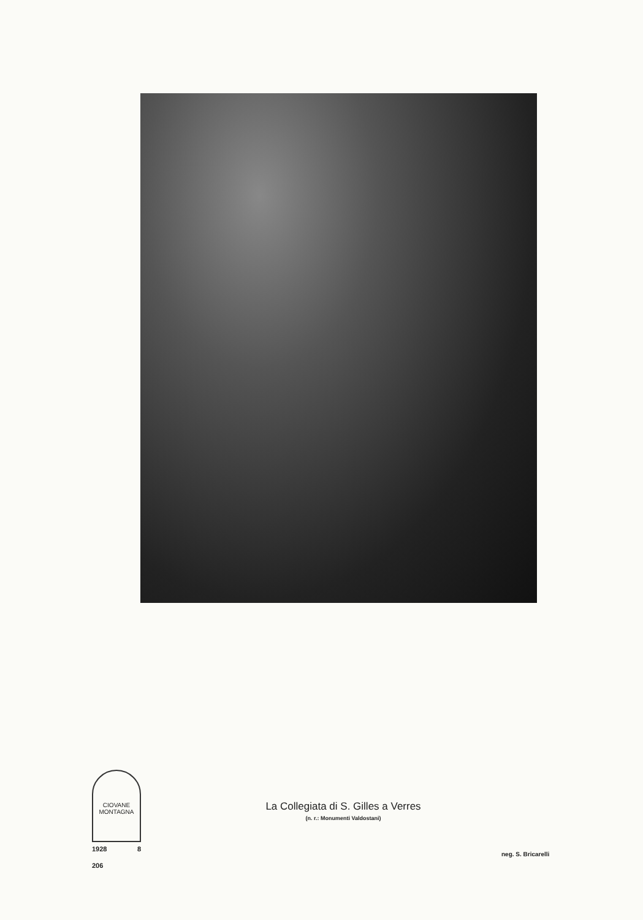CIOVANE
MONTAGNA
1928 8
206
La Collegiata di S. Gilles a Verres
(n. r.: Monumenti Valdostani)
neg. S. Bricarelli